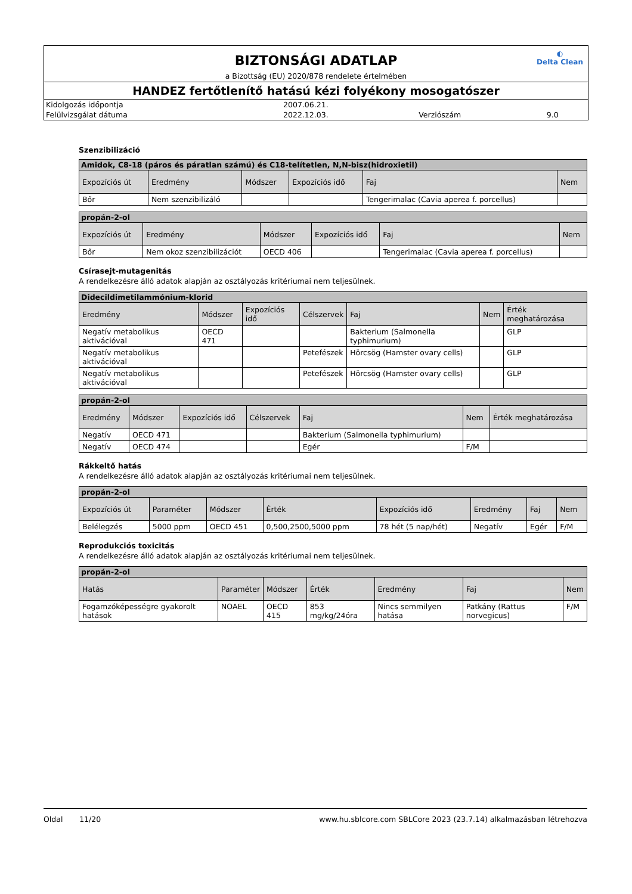◐
Delta Clean
BIZTONSÁGI ADATLAP
a Bizottság (EU) 2020/878 rendelete értelmében
HANDEZ fertőtlenítő hatású kézi folyékony mosogatószer
| Kidolgozás időpontja | 2007.06.21. | | |
| Felülvizsgálat dátuma | 2022.12.03. | Verziószám | 9.0 |
Szenzibilizáció
| Amidok, C8-18 (páros és páratlan számú) és C18-telítetlen, N,N-bisz(hidroxietil) | | | | | |
| --- | --- | --- | --- | --- | --- |
| Expozíciós út | Eredmény | Módszer | Expozíciós idő | Faj | Nem |
| Bőr | Nem szenzibilizáló | | | Tengerimalac (Cavia aperea f. porcellus) | |
| propán-2-ol | | | | | |
| --- | --- | --- | --- | --- | --- |
| Expozíciós út | Eredmény | Módszer | Expozíciós idő | Faj | Nem |
| Bőr | Nem okoz szenzibilizációt | OECD 406 | | Tengerimalac (Cavia aperea f. porcellus) | |
Csírasejt-mutagenitás
A rendelkezésre álló adatok alapján az osztályozás kritériumai nem teljesülnek.
| Didecildimetilammónium-klorid | | | | | | |
| --- | --- | --- | --- | --- | --- | --- |
| Eredmény | Módszer | Expozíciós idő | Célszervek | Faj | Nem | Érték meghatározása |
| Negatív metabolikus aktivációval | OECD 471 | | | Bakterium (Salmonella typhimurium) | | GLP |
| Negatív metabolikus aktivációval | | | Petefészek | Hörcsög (Hamster ovary cells) | | GLP |
| Negatív metabolikus aktivációval | | | Petefészek | Hörcsög (Hamster ovary cells) | | GLP |
| propán-2-ol | | | | | | |
| --- | --- | --- | --- | --- | --- | --- |
| Eredmény | Módszer | Expozíciós idő | Célszervek | Faj | Nem | Érték meghatározása |
| Negatív | OECD 471 | | | Bakterium (Salmonella typhimurium) | | |
| Negatív | OECD 474 | | | Egér | F/M | |
Rákkeltő hatás
A rendelkezésre álló adatok alapján az osztályozás kritériumai nem teljesülnek.
| propán-2-ol | | | | | | | |
| --- | --- | --- | --- | --- | --- | --- | --- |
| Expozíciós út | Paraméter | Módszer | Érték | Expozíciós idő | Eredmény | Faj | Nem |
| Belélegzés | 5000 ppm | OECD 451 | 0,500,2500,5000 ppm | 78 hét (5 nap/hét) | Negatív | Egér | F/M |
Reprodukciós toxicitás
A rendelkezésre álló adatok alapján az osztályozás kritériumai nem teljesülnek.
| propán-2-ol | | | | | | |
| --- | --- | --- | --- | --- | --- | --- |
| Hatás | Paraméter | Módszer | Érték | Eredmény | Faj | Nem |
| Fogamzóképességre gyakorolt hatások | NOAEL | OECD 415 | 853 mg/kg/24óra | Nincs semmilyen hatása | Patkány (Rattus norvegicus) | F/M |
Oldal 11/20 www.hu.sblcore.com SBLCore 2023 (23.7.14) alkalmazásban létrehozva